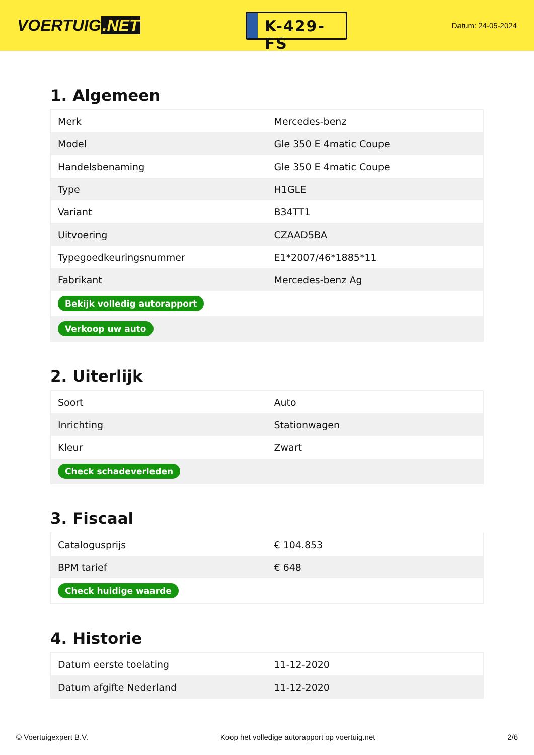VOERTUIG.NET
K-429-FS
Datum: 24-05-2024
1. Algemeen
| Merk | Mercedes-benz |
| Model | Gle 350 E 4matic Coupe |
| Handelsbenaming | Gle 350 E 4matic Coupe |
| Type | H1GLE |
| Variant | B34TT1 |
| Uitvoering | CZAAD5BA |
| Typegoedkeuringsnummer | E1*2007/46*1885*11 |
| Fabrikant | Mercedes-benz Ag |
| Bekijk volledig autorapport | |
| Verkoop uw auto | |
2. Uiterlijk
| Soort | Auto |
| Inrichting | Stationwagen |
| Kleur | Zwart |
| Check schadeverleden | |
3. Fiscaal
| Catalogusprijs | € 104.853 |
| BPM tarief | € 648 |
| Check huidige waarde | |
4. Historie
| Datum eerste toelating | 11-12-2020 |
| Datum afgifte Nederland | 11-12-2020 |
© Voertuigexpert B.V. Koop het volledige autorapport op voertuig.net 2/6